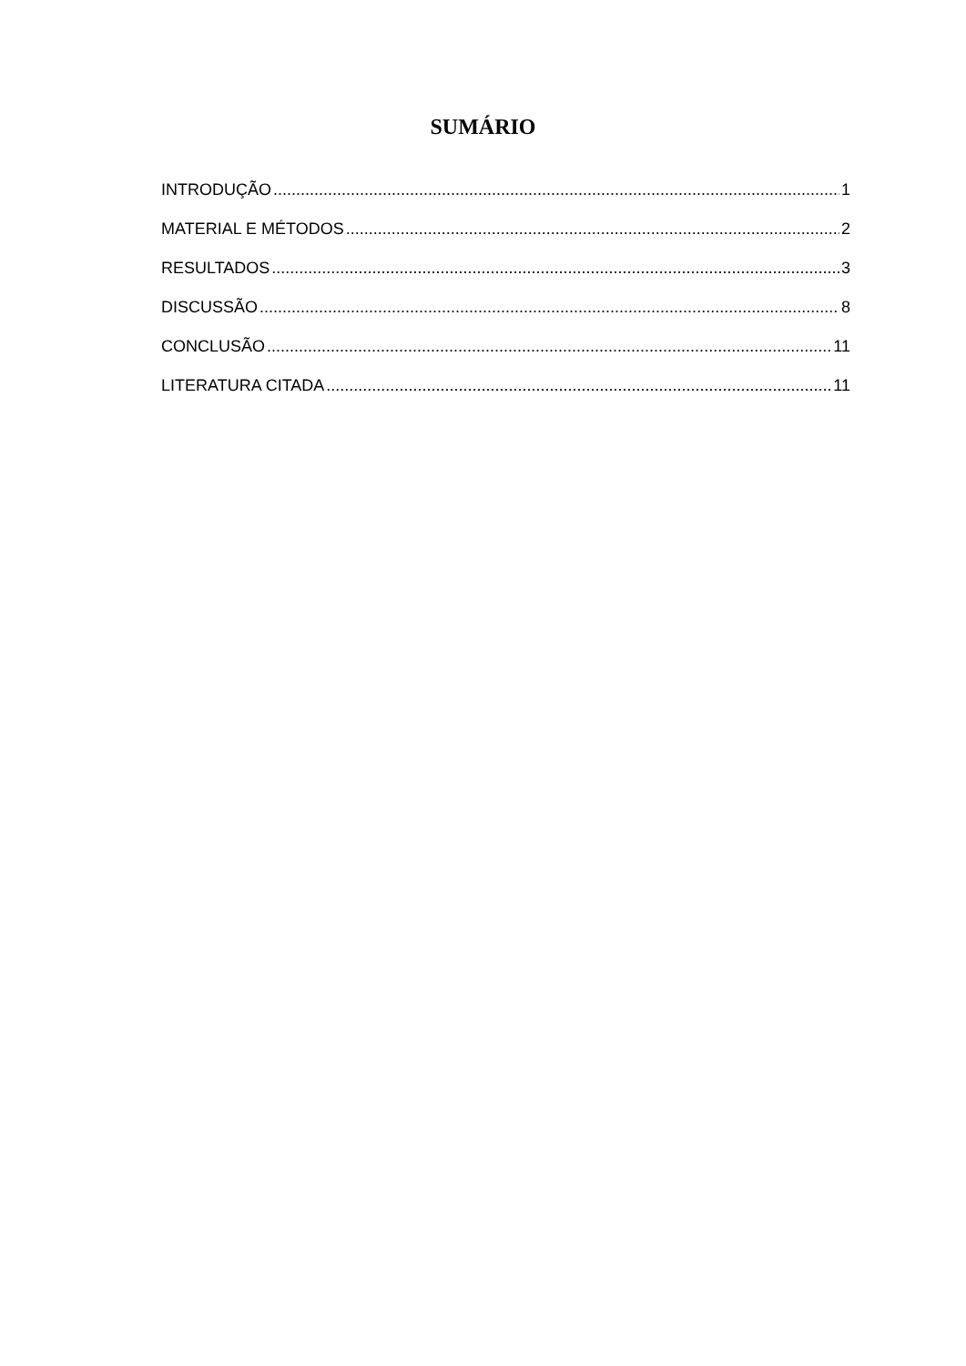SUMÁRIO
INTRODUÇÃO 1
MATERIAL E MÉTODOS 2
RESULTADOS 3
DISCUSSÃO 8
CONCLUSÃO 11
LITERATURA CITADA 11